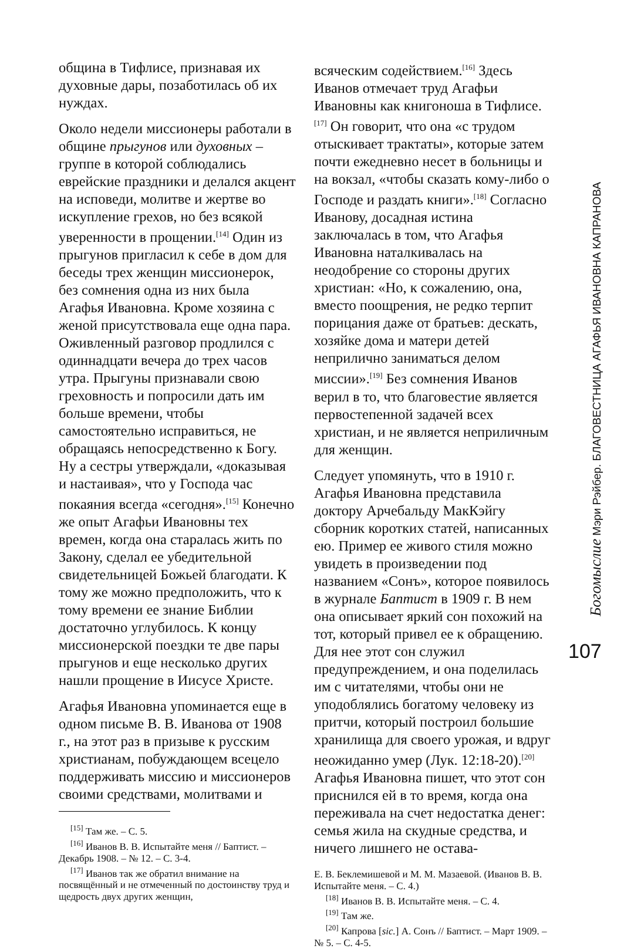община в Тифлисе, признавая их духовные дары, позаботилась об их нуждах.
Около недели миссионеры работали в общине прыгунов или духовных – группе в которой соблюдались еврейские праздники и делался акцент на исповеди, молитве и жертве во искупление грехов, но без всякой уверенности в прощении.<sup>[14]</sup> Один из прыгунов пригласил к себе в дом для беседы трех женщин миссионерок, без сомнения одна из них была Агафья Ивановна. Кроме хозяина с женой присутствовала еще одна пара. Оживленный разговор продлился с одиннадцати вечера до трех часов утра. Прыгуны признавали свою греховность и попросили дать им больше времени, чтобы самостоятельно исправиться, не обращаясь непосредственно к Богу. Ну а сестры утверждали, «доказывая и настаивая», что у Господа час покаяния всегда «сегодня».<sup>[15]</sup> Конечно же опыт Агафьи Ивановны тех времен, когда она старалась жить по Закону, сделал ее убедительной свидетельницей Божьей благодати. К тому же можно предположить, что к тому времени ее знание Библии достаточно углубилось. К концу миссионерской поездки те две пары прыгунов и еще несколько других нашли прощение в Иисусе Христе.
Агафья Ивановна упоминается еще в одном письме В. В. Иванова от 1908 г., на этот раз в призыве к русским христианам, побуждающем всецело поддерживать миссию и миссионеров своими средствами, молитвами и
<sup>[15]</sup> Там же. – С. 5.
<sup>[16]</sup> Иванов В. В. Испытайте меня // Баптист. – Декабрь 1908. – № 12. – С. 3-4.
<sup>[17]</sup> Иванов так же обратил внимание на посвящённый и не отмеченный по достоинству труд и щедрость двух других женщин,
всяческим содействием.<sup>[16]</sup> Здесь Иванов отмечает труд Агафьи Ивановны как книгоноша в Тифлисе.<sup>[17]</sup> Он говорит, что она «с трудом отыскивает трактаты», которые затем почти ежедневно несет в больницы и на вокзал, «чтобы сказать кому-либо о Господе и раздать книги».<sup>[18]</sup> Согласно Иванову, досадная истина заключалась в том, что Агафья Ивановна наталкивалась на неодобрение со стороны других христиан: «Но, к сожалению, она, вместо поощрения, не редко терпит порицания даже от братьев: дескать, хозяйке дома и матери детей неприлично заниматься делом миссии».<sup>[19]</sup> Без сомнения Иванов верил в то, что благовестие является первостепенной задачей всех христиан, и не является неприличным для женщин.
Следует упомянуть, что в 1910 г. Агафья Ивановна представила доктору Арчебальду МакКэйгу сборник коротких статей, написанных ею. Пример ее живого стиля можно увидеть в произведении под названием «Сонъ», которое появилось в журнале Баптист в 1909 г. В нем она описывает яркий сон похожий на тот, который привел ее к обращению. Для нее этот сон служил предупреждением, и она поделилась им с читателями, чтобы они не уподоблялись богатому человеку из притчи, который построил большие хранилища для своего урожая, и вдруг неожиданно умер (Лук. 12:18-20).<sup>[20]</sup> Агафья Ивановна пишет, что этот сон приснился ей в то время, когда она переживала на счет недостатка денег: семья жила на скудные средства, и ничего лишнего не остава-
Е. В. Беклемишевой и М. М. Мазаевой. (Иванов В. В. Испытайте меня. – С. 4.)
<sup>[18]</sup> Иванов В. В. Испытайте меня. – С. 4.
<sup>[19]</sup> Там же.
<sup>[20]</sup> Капрова [sic.] А. Сонъ // Баптист. – Март 1909. – № 5. – С. 4-5.
Богомыслие Мэри Рэйбер. БЛАГОВЕСТНИЦА АГАФЬЯ ИВАНОВНА КАПРАНОВА
107